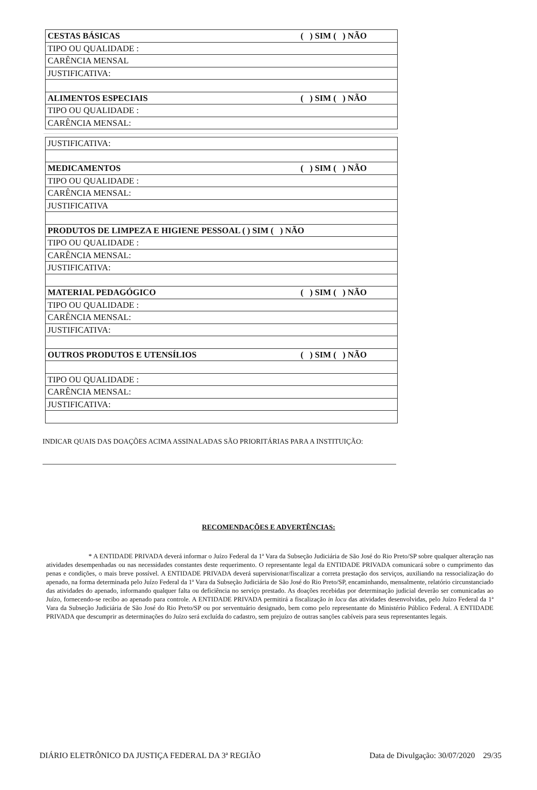| CESTAS BÁSICAS ( ) SIM ( ) NÃO |
| TIPO OU QUALIDADE : |
| CARÊNCIA MENSAL |
| JUSTIFICATIVA: |
| ALIMENTOS ESPECIAIS ( ) SIM ( ) NÃO |
| TIPO OU QUALIDADE : |
| CARÊNCIA MENSAL: |
| JUSTIFICATIVA: |
| MEDICAMENTOS ( ) SIM ( ) NÃO |
| TIPO OU QUALIDADE : |
| CARÊNCIA MENSAL: |
| JUSTIFICATIVA |
| PRODUTOS DE LIMPEZA E HIGIENE PESSOAL ( ) SIM ( ) NÃO |
| TIPO OU QUALIDADE : |
| CARÊNCIA MENSAL: |
| JUSTIFICATIVA: |
| MATERIAL PEDAGÓGICO ( ) SIM ( ) NÃO |
| TIPO OU QUALIDADE : |
| CARÊNCIA MENSAL: |
| JUSTIFICATIVA: |
| OUTROS PRODUTOS E UTENSÍLIOS ( ) SIM ( ) NÃO |
| TIPO OU QUALIDADE : |
| CARÊNCIA MENSAL: |
| JUSTIFICATIVA: |
INDICAR QUAIS DAS DOAÇÕES ACIMA ASSINALADAS SÃO PRIORITÁRIAS PARA A INSTITUIÇÃO:
RECOMENDAÇÕES E ADVERTÊNCIAS:
* A ENTIDADE PRIVADA deverá informar o Juízo Federal da 1ª Vara da Subseção Judiciária de São José do Rio Preto/SP sobre qualquer alteração nas atividades desempenhadas ou nas necessidades constantes deste requerimento. O representante legal da ENTIDADE PRIVADA comunicará sobre o cumprimento das penas e condições, o mais breve possível. A ENTIDADE PRIVADA deverá supervisionar/fiscalizar a correta prestação dos serviços, auxiliando na ressocialização do apenado, na forma determinada pelo Juízo Federal da 1ª Vara da Subseção Judiciária de São José do Rio Preto/SP, encaminhando, mensalmente, relatório circunstanciado das atividades do apenado, informando qualquer falta ou deficiência no serviço prestado. As doações recebidas por determinação judicial deverão ser comunicadas ao Juízo, fornecendo-se recibo ao apenado para controle. A ENTIDADE PRIVADA permitirá a fiscalização in locu das atividades desenvolvidas, pelo Juízo Federal da 1ª Vara da Subseção Judiciária de São José do Rio Preto/SP ou por serventuário designado, bem como pelo representante do Ministério Público Federal. A ENTIDADE PRIVADA que descumprir as determinações do Juízo será excluída do cadastro, sem prejuízo de outras sanções cabíveis para seus representantes legais.
DIÁRIO ELETRÔNICO DA JUSTIÇA FEDERAL DA 3ª REGIÃO Data de Divulgação: 30/07/2020 29/35